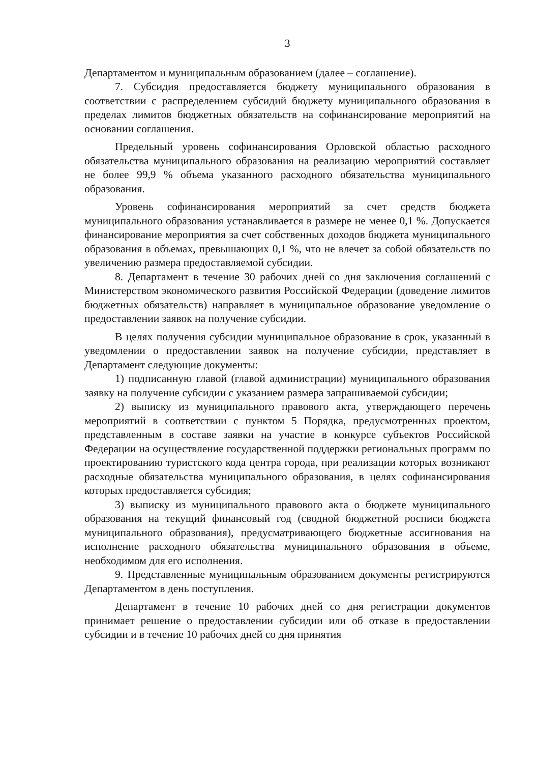3
Департаментом и муниципальным образованием (далее – соглашение).
7. Субсидия предоставляется бюджету муниципального образования в соответствии с распределением субсидий бюджету муниципального образования в пределах лимитов бюджетных обязательств на софинансирование мероприятий на основании соглашения.
Предельный уровень софинансирования Орловской областью расходного обязательства муниципального образования на реализацию мероприятий составляет не более 99,9 % объема указанного расходного обязательства муниципального образования.
Уровень софинансирования мероприятий за счет средств бюджета муниципального образования устанавливается в размере не менее 0,1 %. Допускается финансирование мероприятия за счет собственных доходов бюджета муниципального образования в объемах, превышающих 0,1 %, что не влечет за собой обязательств по увеличению размера предоставляемой субсидии.
8. Департамент в течение 30 рабочих дней со дня заключения соглашений с Министерством экономического развития Российской Федерации (доведение лимитов бюджетных обязательств) направляет в муниципальное образование уведомление о предоставлении заявок на получение субсидии.
В целях получения субсидии муниципальное образование в срок, указанный в уведомлении о предоставлении заявок на получение субсидии, представляет в Департамент следующие документы:
1) подписанную главой (главой администрации) муниципального образования заявку на получение субсидии с указанием размера запрашиваемой субсидии;
2) выписку из муниципального правового акта, утверждающего перечень мероприятий в соответствии с пунктом 5 Порядка, предусмотренных проектом, представленным в составе заявки на участие в конкурсе субъектов Российской Федерации на осуществление государственной поддержки региональных программ по проектированию туристского кода центра города, при реализации которых возникают расходные обязательства муниципального образования, в целях софинансирования которых предоставляется субсидия;
3) выписку из муниципального правового акта о бюджете муниципального образования на текущий финансовый год (сводной бюджетной росписи бюджета муниципального образования), предусматривающего бюджетные ассигнования на исполнение расходного обязательства муниципального образования в объеме, необходимом для его исполнения.
9. Представленные муниципальным образованием документы регистрируются Департаментом в день поступления.
Департамент в течение 10 рабочих дней со дня регистрации документов принимает решение о предоставлении субсидии или об отказе в предоставлении субсидии и в течение 10 рабочих дней со дня принятия